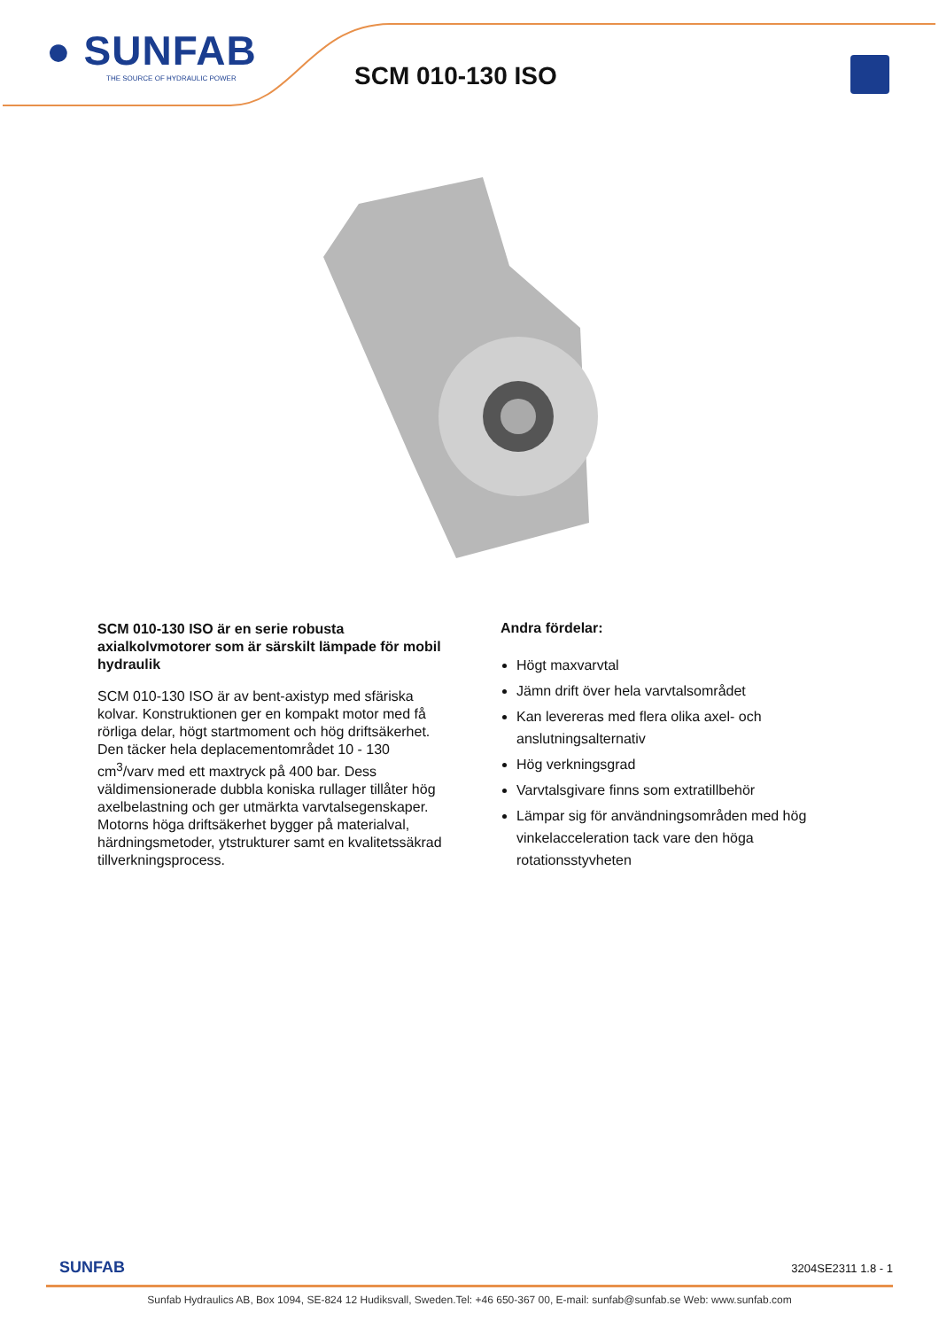● SUNFAB
THE SOURCE OF HYDRAULIC POWER
SCM 010-130 ISO
SCM 010-130 ISO är en serie robusta axialkolvmotorer som är särskilt lämpade för mobil hydraulik
SCM 010-130 ISO är av bent-axistyp med sfäriska kolvar. Konstruktionen ger en kompakt motor med få rörliga delar, högt startmoment och hög driftsäkerhet. Den täcker hela deplacementområdet 10 - 130 cm<sup>3</sup>/varv med ett maxtryck på 400 bar. Dess väldimensionerade dubbla koniska rullager tillåter hög axelbelastning och ger utmärkta varvtalsegenskaper. Motorns höga driftsäkerhet bygger på materialval, härdningsmetoder, ytstrukturer samt en kvalitetssäkrad tillverkningsprocess.
Andra fördelar:
Högt maxvarvtal
Jämn drift över hela varvtalsområdet
Kan levereras med flera olika axel- och
anslutningsalternativ
Hög verkningsgrad
Varvtalsgivare finns som extratillbehör
Lämpar sig för användningsområden med hög
vinkelacceleration tack vare den höga
rotationsstyvheten
SUNFAB 3204SE2311 1.8 - 1
Sunfab Hydraulics AB, Box 1094, SE-824 12 Hudiksvall, Sweden.Tel: +46 650-367 00, E-mail: sunfab@sunfab.se Web: www.sunfab.com